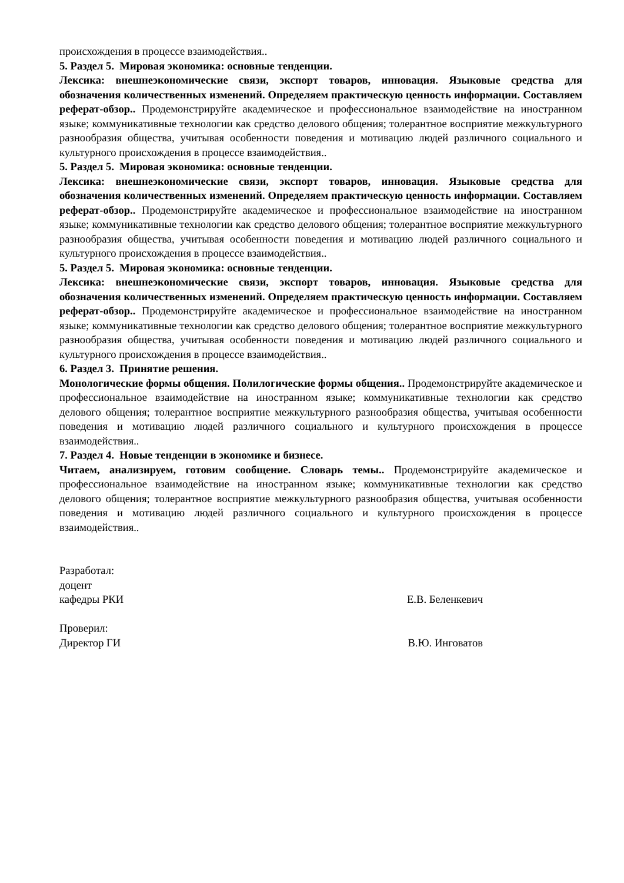происхождения в процессе взаимодействия..
5. Раздел 5. Мировая экономика: основные тенденции.
Лексика: внешнеэкономические связи, экспорт товаров, инновация. Языковые средства для обозначения количественных изменений. Определяем практическую ценность информации. Составляем реферат-обзор.. Продемонстрируйте академическое и профессиональное взаимодействие на иностранном языке; коммуникативные технологии как средство делового общения; толерантное восприятие межкультурного разнообразия общества, учитывая особенности поведения и мотивацию людей различного социального и культурного происхождения в процессе взаимодействия..
5. Раздел 5. Мировая экономика: основные тенденции.
Лексика: внешнеэкономические связи, экспорт товаров, инновация. Языковые средства для обозначения количественных изменений. Определяем практическую ценность информации. Составляем реферат-обзор.. Продемонстрируйте академическое и профессиональное взаимодействие на иностранном языке; коммуникативные технологии как средство делового общения; толерантное восприятие межкультурного разнообразия общества, учитывая особенности поведения и мотивацию людей различного социального и культурного происхождения в процессе взаимодействия..
5. Раздел 5. Мировая экономика: основные тенденции.
Лексика: внешнеэкономические связи, экспорт товаров, инновация. Языковые средства для обозначения количественных изменений. Определяем практическую ценность информации. Составляем реферат-обзор.. Продемонстрируйте академическое и профессиональное взаимодействие на иностранном языке; коммуникативные технологии как средство делового общения; толерантное восприятие межкультурного разнообразия общества, учитывая особенности поведения и мотивацию людей различного социального и культурного происхождения в процессе взаимодействия..
6. Раздел 3. Принятие решения.
Монологические формы общения. Полилогические формы общения.. Продемонстрируйте академическое и профессиональное взаимодействие на иностранном языке; коммуникативные технологии как средство делового общения; толерантное восприятие межкультурного разнообразия общества, учитывая особенности поведения и мотивацию людей различного социального и культурного происхождения в процессе взаимодействия..
7. Раздел 4. Новые тенденции в экономике и бизнесе.
Читаем, анализируем, готовим сообщение. Словарь темы.. Продемонстрируйте академическое и профессиональное взаимодействие на иностранном языке; коммуникативные технологии как средство делового общения; толерантное восприятие межкультурного разнообразия общества, учитывая особенности поведения и мотивацию людей различного социального и культурного происхождения в процессе взаимодействия..
Разработал:
доцент
кафедры РКИ Е.В. Беленкевич
Проверил:
Директор ГИ В.Ю. Инговатов